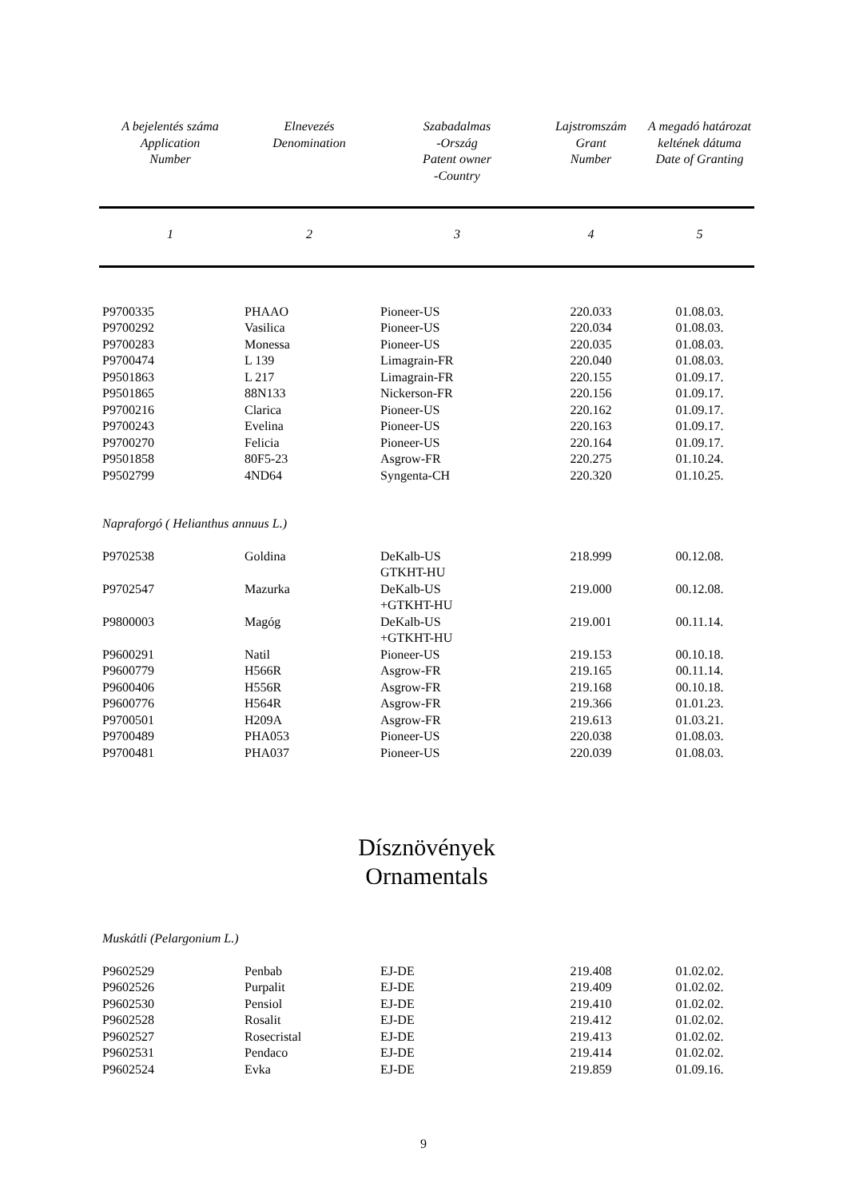| A bejelentés száma Application Number | Elnevezés Denomination | Szabadalmas -Ország Patent owner -Country | Lajstromszám Grant Number | A megadó határozat keltének dátuma Date of Granting |
| --- | --- | --- | --- | --- |
| 1 | 2 | 3 | 4 | 5 |
| P9700335 | PHAAO | Pioneer-US | 220.033 | 01.08.03. |
| P9700292 | Vasilica | Pioneer-US | 220.034 | 01.08.03. |
| P9700283 | Monessa | Pioneer-US | 220.035 | 01.08.03. |
| P9700474 | L 139 | Limagrain-FR | 220.040 | 01.08.03. |
| P9501863 | L 217 | Limagrain-FR | 220.155 | 01.09.17. |
| P9501865 | 88N133 | Nickerson-FR | 220.156 | 01.09.17. |
| P9700216 | Clarica | Pioneer-US | 220.162 | 01.09.17. |
| P9700243 | Evelina | Pioneer-US | 220.163 | 01.09.17. |
| P9700270 | Felicia | Pioneer-US | 220.164 | 01.09.17. |
| P9501858 | 80F5-23 | Asgrow-FR | 220.275 | 01.10.24. |
| P9502799 | 4ND64 | Syngenta-CH | 220.320 | 01.10.25. |
| Napraforgó ( Helianthus annuus L.) | | | | |
| P9702538 | Goldina | DeKalb-US GTKHT-HU | 218.999 | 00.12.08. |
| P9702547 | Mazurka | DeKalb-US +GTKHT-HU | 219.000 | 00.12.08. |
| P9800003 | Magóg | DeKalb-US +GTKHT-HU | 219.001 | 00.11.14. |
| P9600291 | Natil | Pioneer-US | 219.153 | 00.10.18. |
| P9600779 | H566R | Asgrow-FR | 219.165 | 00.11.14. |
| P9600406 | H556R | Asgrow-FR | 219.168 | 00.10.18. |
| P9600776 | H564R | Asgrow-FR | 219.366 | 01.01.23. |
| P9700501 | H209A | Asgrow-FR | 219.613 | 01.03.21. |
| P9700489 | PHA053 | Pioneer-US | 220.038 | 01.08.03. |
| P9700481 | PHA037 | Pioneer-US | 220.039 | 01.08.03. |
| Dísznövények Ornamentals Muskátli (Pelargonium L.) | | | | |
| P9602529 | Penbab | EJ-DE | 219.408 | 01.02.02. |
| P9602526 | Purpalit | EJ-DE | 219.409 | 01.02.02. |
| P9602530 | Pensiol | EJ-DE | 219.410 | 01.02.02. |
| P9602528 | Rosalit | EJ-DE | 219.412 | 01.02.02. |
| P9602527 | Rosecristal | EJ-DE | 219.413 | 01.02.02. |
| P9602531 | Pendaco | EJ-DE | 219.414 | 01.02.02. |
| P9602524 | Evka | EJ-DE | 219.859 | 01.09.16. |
9